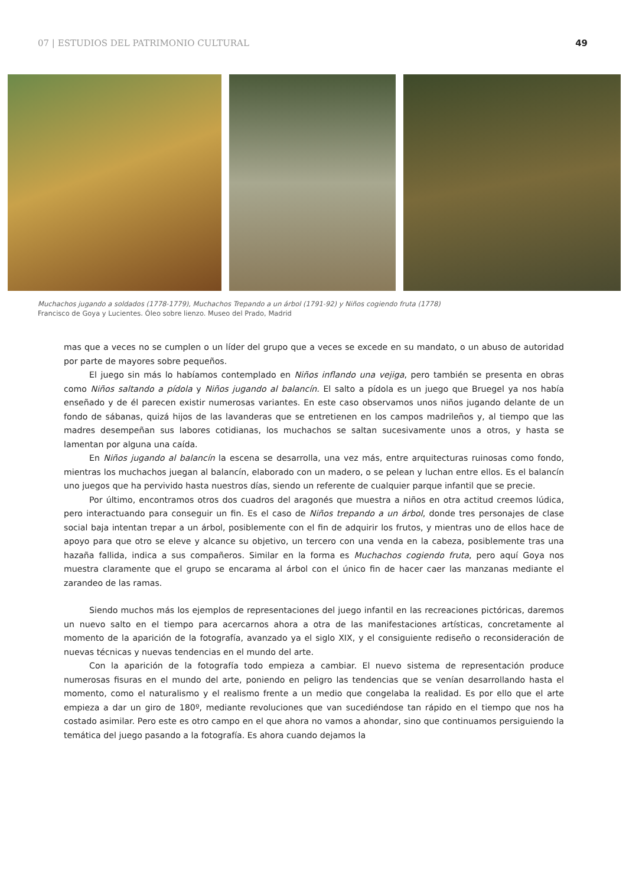07 | ESTUDIOS DEL PATRIMONIO CULTURAL
49
Muchachos jugando a soldados (1778-1779), Muchachos Trepando a un árbol (1791-92) y Niños cogiendo fruta (1778)
Francisco de Goya y Lucientes. Óleo sobre lienzo. Museo del Prado, Madrid
mas que a veces no se cumplen o un líder del grupo que a veces se excede en su mandato, o un abuso de autoridad por parte de mayores sobre pequeños.
El juego sin más lo habíamos contemplado en Niños inflando una vejiga, pero también se presenta en obras como Niños saltando a pídola y Niños jugando al balancín. El salto a pídola es un juego que Bruegel ya nos había enseñado y de él parecen existir numerosas variantes. En este caso observamos unos niños jugando delante de un fondo de sábanas, quizá hijos de las lavanderas que se entretienen en los campos madrileños y, al tiempo que las madres desempeñan sus labores cotidianas, los muchachos se saltan sucesivamente unos a otros, y hasta se lamentan por alguna una caída.
En Niños jugando al balancín la escena se desarrolla, una vez más, entre arquitecturas ruinosas como fondo, mientras los muchachos juegan al balancín, elaborado con un madero, o se pelean y luchan entre ellos. Es el balancín uno juegos que ha pervivido hasta nuestros días, siendo un referente de cualquier parque infantil que se precie.
Por último, encontramos otros dos cuadros del aragonés que muestra a niños en otra actitud creemos lúdica, pero interactuando para conseguir un fin. Es el caso de Niños trepando a un árbol, donde tres personajes de clase social baja intentan trepar a un árbol, posiblemente con el fin de adquirir los frutos, y mientras uno de ellos hace de apoyo para que otro se eleve y alcance su objetivo, un tercero con una venda en la cabeza, posiblemente tras una hazaña fallida, indica a sus compañeros. Similar en la forma es Muchachos cogiendo fruta, pero aquí Goya nos muestra claramente que el grupo se encarama al árbol con el único fin de hacer caer las manzanas mediante el zarandeo de las ramas.
Siendo muchos más los ejemplos de representaciones del juego infantil en las recreaciones pictóricas, daremos un nuevo salto en el tiempo para acercarnos ahora a otra de las manifestaciones artísticas, concretamente al momento de la aparición de la fotografía, avanzado ya el siglo XIX, y el consiguiente rediseño o reconsideración de nuevas técnicas y nuevas tendencias en el mundo del arte.
Con la aparición de la fotografía todo empieza a cambiar. El nuevo sistema de representación produce numerosas fisuras en el mundo del arte, poniendo en peligro las tendencias que se venían desarrollando hasta el momento, como el naturalismo y el realismo frente a un medio que congelaba la realidad. Es por ello que el arte empieza a dar un giro de 180º, mediante revoluciones que van sucediéndose tan rápido en el tiempo que nos ha costado asimilar. Pero este es otro campo en el que ahora no vamos a ahondar, sino que continuamos persiguiendo la temática del juego pasando a la fotografía. Es ahora cuando dejamos la